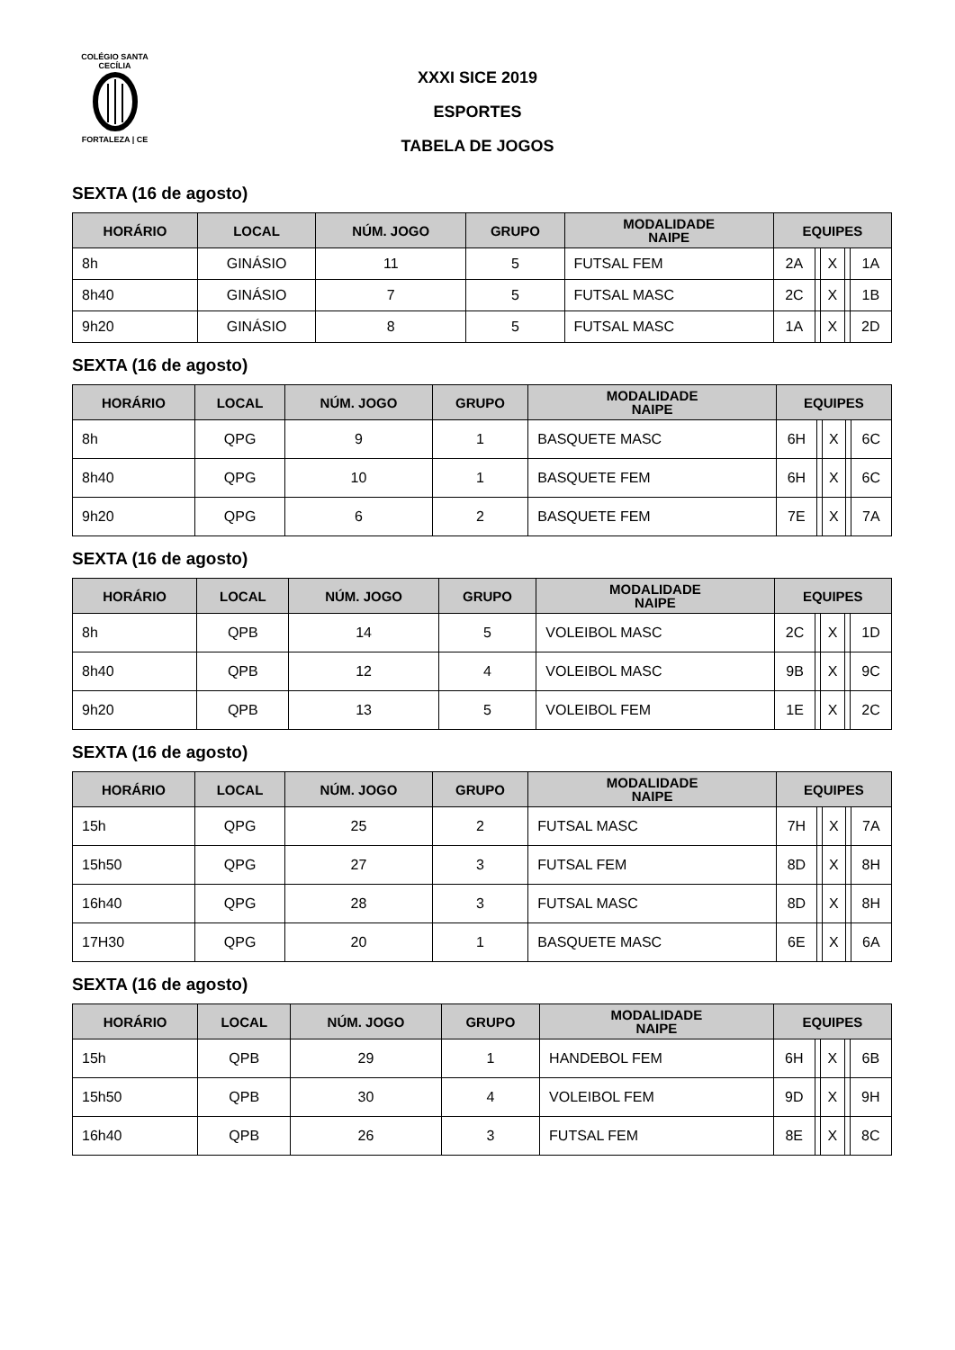COLÉGIO SANTA CECÍLIA
FORTALEZA | CE
XXXI SICE 2019
ESPORTES
TABELA DE JOGOS
SEXTA (16 de agosto)
| HORÁRIO | LOCAL | NÚM. JOGO | GRUPO | MODALIDADE NAIPE | EQUIPES | | | | |
| --- | --- | --- | --- | --- | --- | --- | --- | --- | --- |
| 8h | GINÁSIO | 11 | 5 | FUTSAL FEM | 2A | | X | | 1A |
| 8h40 | GINÁSIO | 7 | 5 | FUTSAL MASC | 2C | | X | | 1B |
| 9h20 | GINÁSIO | 8 | 5 | FUTSAL MASC | 1A | | X | | 2D |
SEXTA (16 de agosto)
| HORÁRIO | LOCAL | NÚM. JOGO | GRUPO | MODALIDADE NAIPE | EQUIPES | | | | |
| --- | --- | --- | --- | --- | --- | --- | --- | --- | --- |
| 8h | QPG | 9 | 1 | BASQUETE MASC | 6H | | X | | 6C |
| 8h40 | QPG | 10 | 1 | BASQUETE FEM | 6H | | X | | 6C |
| 9h20 | QPG | 6 | 2 | BASQUETE FEM | 7E | | X | | 7A |
SEXTA (16 de agosto)
| HORÁRIO | LOCAL | NÚM. JOGO | GRUPO | MODALIDADE NAIPE | EQUIPES | | | | |
| --- | --- | --- | --- | --- | --- | --- | --- | --- | --- |
| 8h | QPB | 14 | 5 | VOLEIBOL MASC | 2C | | X | | 1D |
| 8h40 | QPB | 12 | 4 | VOLEIBOL MASC | 9B | | X | | 9C |
| 9h20 | QPB | 13 | 5 | VOLEIBOL FEM | 1E | | X | | 2C |
SEXTA (16 de agosto)
| HORÁRIO | LOCAL | NÚM. JOGO | GRUPO | MODALIDADE NAIPE | EQUIPES | | | | |
| --- | --- | --- | --- | --- | --- | --- | --- | --- | --- |
| 15h | QPG | 25 | 2 | FUTSAL MASC | 7H | | X | | 7A |
| 15h50 | QPG | 27 | 3 | FUTSAL FEM | 8D | | X | | 8H |
| 16h40 | QPG | 28 | 3 | FUTSAL MASC | 8D | | X | | 8H |
| 17H30 | QPG | 20 | 1 | BASQUETE MASC | 6E | | X | | 6A |
SEXTA (16 de agosto)
| HORÁRIO | LOCAL | NÚM. JOGO | GRUPO | MODALIDADE NAIPE | EQUIPES | | | | |
| --- | --- | --- | --- | --- | --- | --- | --- | --- | --- |
| 15h | QPB | 29 | 1 | HANDEBOL FEM | 6H | | X | | 6B |
| 15h50 | QPB | 30 | 4 | VOLEIBOL FEM | 9D | | X | | 9H |
| 16h40 | QPB | 26 | 3 | FUTSAL FEM | 8E | | X | | 8C |